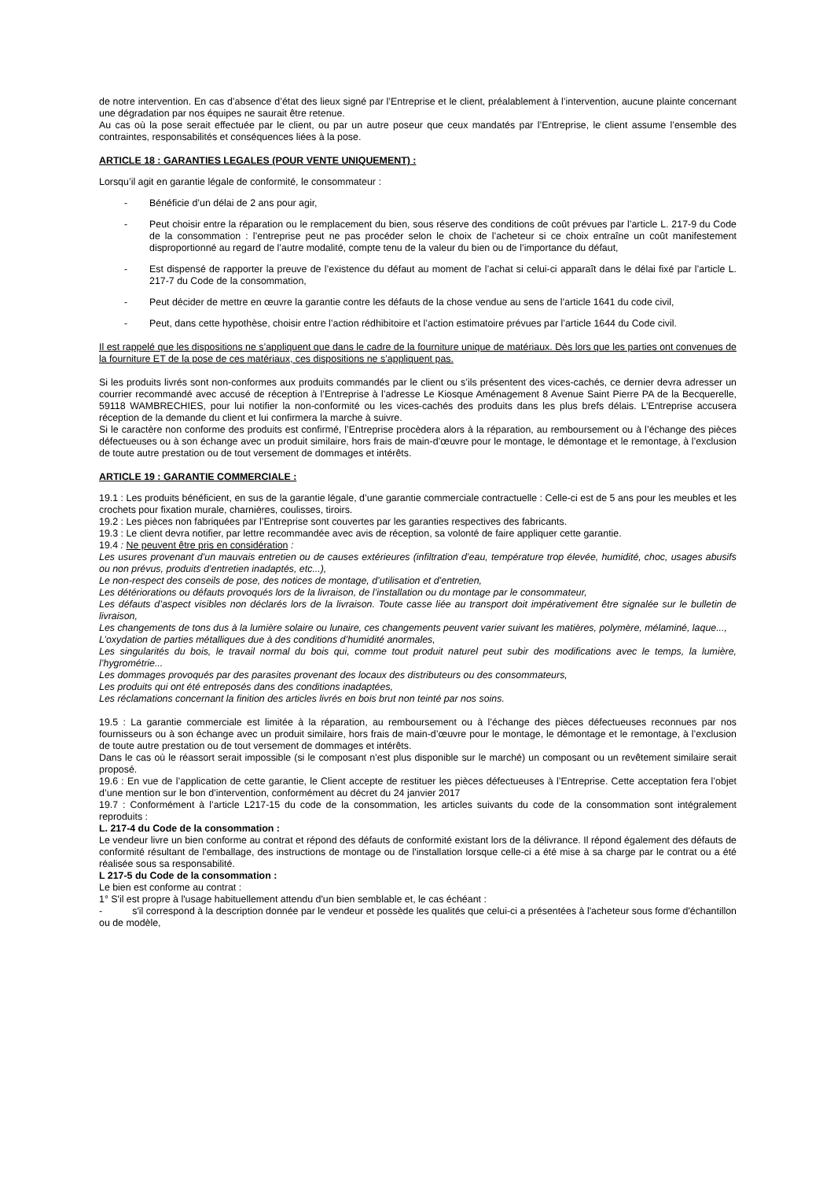de notre intervention. En cas d’absence d’état des lieux signé par l’Entreprise et le client, préalablement à l’intervention, aucune plainte concernant une dégradation par nos équipes ne saurait être retenue.
Au cas où la pose serait effectuée par le client, ou par un autre poseur que ceux mandatés par l’Entreprise, le client assume l’ensemble des contraintes, responsabilités et conséquences liées à la pose.
ARTICLE 18 : GARANTIES LEGALES (POUR VENTE UNIQUEMENT) :
Lorsqu’il agit en garantie légale de conformité, le consommateur :
- Bénéficie d’un délai de 2 ans pour agir,
- Peut choisir entre la réparation ou le remplacement du bien, sous réserve des conditions de coût prévues par l’article L. 217-9 du Code de la consommation : l’entreprise peut ne pas procéder selon le choix de l’acheteur si ce choix entraîne un coût manifestement disproportionné au regard de l’autre modalité, compte tenu de la valeur du bien ou de l’importance du défaut,
- Est dispensé de rapporter la preuve de l’existence du défaut au moment de l’achat si celui-ci apparaît dans le délai fixé par l’article L. 217-7 du Code de la consommation,
- Peut décider de mettre en œuvre la garantie contre les défauts de la chose vendue au sens de l’article 1641 du code civil,
- Peut, dans cette hypothèse, choisir entre l’action rédhibitoire et l’action estimatoire prévues par l’article 1644 du Code civil.
Il est rappelé que les dispositions ne s’appliquent que dans le cadre de la fourniture unique de matériaux. Dès lors que les parties ont convenues de la fourniture ET de la pose de ces matériaux, ces dispositions ne s’appliquent pas.
Si les produits livrés sont non-conformes aux produits commandés par le client ou s’ils présentent des vices-cachés, ce dernier devra adresser un courrier recommandé avec accusé de réception à l’Entreprise à l’adresse Le Kiosque Aménagement 8 Avenue Saint Pierre PA de la Becquerelle, 59118 WAMBRECHIES, pour lui notifier la non-conformité ou les vices-cachés des produits dans les plus brefs délais. L’Entreprise accusera réception de la demande du client et lui confirmera la marche à suivre.
Si le caractère non conforme des produits est confirmé, l’Entreprise procèdera alors à la réparation, au remboursement ou à l’échange des pièces défectueuses ou à son échange avec un produit similaire, hors frais de main-d’œuvre pour le montage, le démontage et le remontage, à l’exclusion de toute autre prestation ou de tout versement de dommages et intérêts.
ARTICLE 19 : GARANTIE COMMERCIALE :
19.1 : Les produits bénéficient, en sus de la garantie légale, d’une garantie commerciale contractuelle : Celle-ci est de 5 ans pour les meubles et les crochets pour fixation murale, charnières, coulisses, tiroirs.
19.2 : Les pièces non fabriquées par l’Entreprise sont couvertes par les garanties respectives des fabricants.
19.3 : Le client devra notifier, par lettre recommandée avec avis de réception, sa volonté de faire appliquer cette garantie.
19.4 : Ne peuvent être pris en considération :
Les usures provenant d’un mauvais entretien ou de causes extérieures (infiltration d’eau, température trop élevée, humidité, choc, usages abusifs ou non prévus, produits d’entretien inadaptés, etc...),
Le non-respect des conseils de pose, des notices de montage, d’utilisation et d’entretien,
Les détériorations ou défauts provoqués lors de la livraison, de l’installation ou du montage par le consommateur,
Les défauts d’aspect visibles non déclarés lors de la livraison. Toute casse liée au transport doit impérativement être signalée sur le bulletin de livraison,
Les changements de tons dus à la lumière solaire ou lunaire, ces changements peuvent varier suivant les matières, polymère, mélaminé, laque...,
L’oxydation de parties métalliques due à des conditions d’humidité anormales,
Les singularités du bois, le travail normal du bois qui, comme tout produit naturel peut subir des modifications avec le temps, la lumière, l’hygrométrie...
Les dommages provoqués par des parasites provenant des locaux des distributeurs ou des consommateurs,
Les produits qui ont été entreposés dans des conditions inadaptées,
Les réclamations concernant la finition des articles livrés en bois brut non teinté par nos soins.
19.5 : La garantie commerciale est limitée à la réparation, au remboursement ou à l’échange des pièces défectueuses reconnues par nos fournisseurs ou à son échange avec un produit similaire, hors frais de main-d’œuvre pour le montage, le démontage et le remontage, à l’exclusion de toute autre prestation ou de tout versement de dommages et intérêts.
Dans le cas où le réassort serait impossible (si le composant n’est plus disponible sur le marché) un composant ou un revêtement similaire serait proposé.
19.6 : En vue de l’application de cette garantie, le Client accepte de restituer les pièces défectueuses à l’Entreprise. Cette acceptation fera l’objet d’une mention sur le bon d’intervention, conformément au décret du 24 janvier 2017
19.7 : Conformément à l’article L217-15 du code de la consommation, les articles suivants du code de la consommation sont intégralement reproduits :
L. 217-4 du Code de la consommation :
Le vendeur livre un bien conforme au contrat et répond des défauts de conformité existant lors de la délivrance. Il répond également des défauts de conformité résultant de l'emballage, des instructions de montage ou de l'installation lorsque celle-ci a été mise à sa charge par le contrat ou a été réalisée sous sa responsabilité.
L 217-5 du Code de la consommation :
Le bien est conforme au contrat :
1° S'il est propre à l'usage habituellement attendu d'un bien semblable et, le cas échéant :
- s'il correspond à la description donnée par le vendeur et possède les qualités que celui-ci a présentées à l'acheteur sous forme d'échantillon ou de modèle,